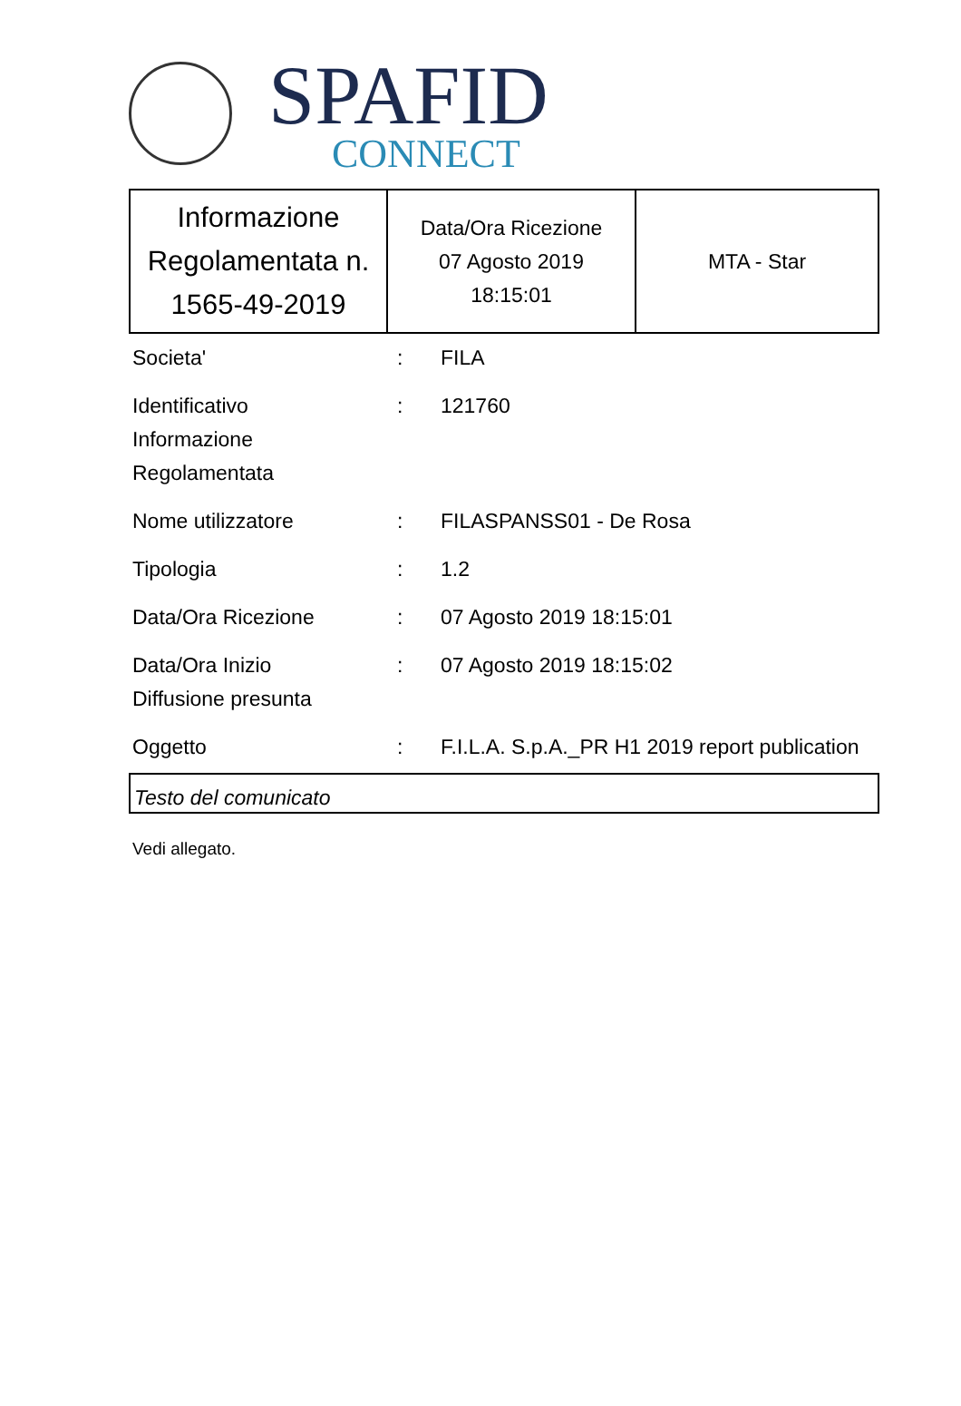SPAFID
CONNECT
| Informazione Regolamentata n. 1565-49-2019 | Data/Ora Ricezione 07 Agosto 2019 18:15:01 | MTA - Star |
| Societa' | : | FILA |
| Identificativo Informazione Regolamentata | : | 121760 |
| Nome utilizzatore | : | FILASPANSS01 - De Rosa |
| Tipologia | : | 1.2 |
| Data/Ora Ricezione | : | 07 Agosto 2019 18:15:01 |
| Data/Ora Inizio Diffusione presunta | : | 07 Agosto 2019 18:15:02 |
| Oggetto | : | F.I.L.A. S.p.A._PR H1 2019 report publication |
Testo del comunicato
Vedi allegato.